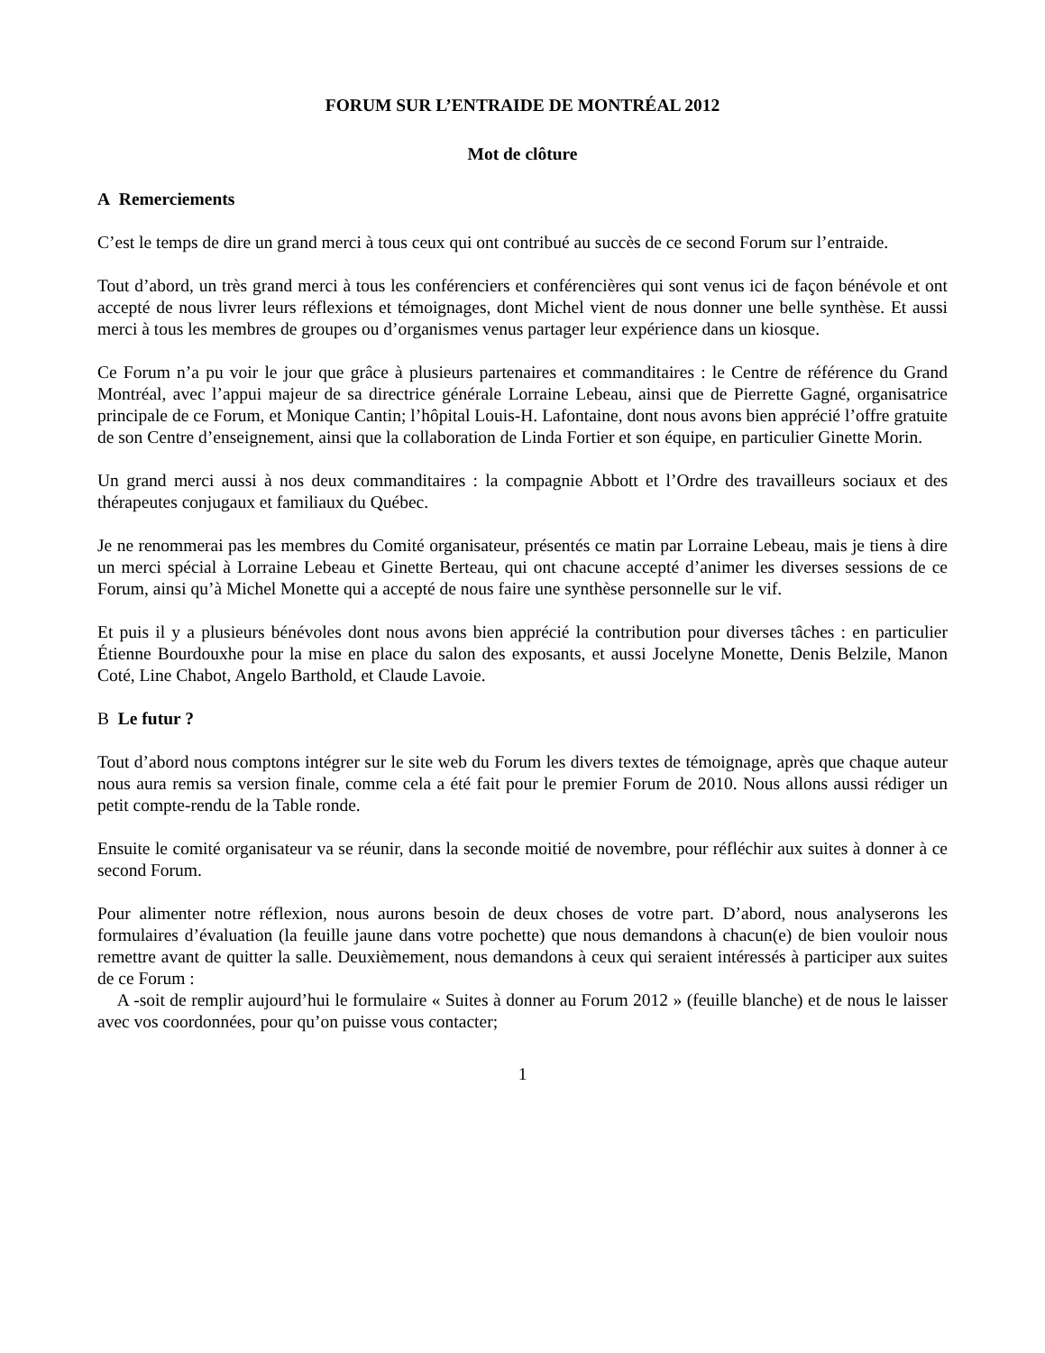FORUM SUR L’ENTRAIDE DE MONTRÉAL 2012
Mot de clôture
A Remerciements
C’est le temps de dire un grand merci à tous ceux qui ont contribué au succès de ce second Forum sur l’entraide.
Tout d’abord, un très grand merci à tous les conférenciers et conférencières qui sont venus ici de façon bénévole et ont accepté de nous livrer leurs réflexions et témoignages, dont Michel vient de nous donner une belle synthèse. Et aussi merci à tous les membres de groupes ou d’organismes venus partager leur expérience dans un kiosque.
Ce Forum n’a pu voir le jour que grâce à plusieurs partenaires et commanditaires : le Centre de référence du Grand Montréal, avec l’appui majeur de sa directrice générale Lorraine Lebeau, ainsi que de Pierrette Gagné, organisatrice principale de ce Forum, et Monique Cantin; l’hôpital Louis-H. Lafontaine, dont nous avons bien apprécié l’offre gratuite de son Centre d’enseignement, ainsi que la collaboration de Linda Fortier et son équipe, en particulier Ginette Morin.
Un grand merci aussi à nos deux commanditaires : la compagnie Abbott et l’Ordre des travailleurs sociaux et des thérapeutes conjugaux et familiaux du Québec.
Je ne renommerai pas les membres du Comité organisateur, présentés ce matin par Lorraine Lebeau, mais je tiens à dire un merci spécial à Lorraine Lebeau et Ginette Berteau, qui ont chacune accepté d’animer les diverses sessions de ce Forum, ainsi qu’à Michel Monette qui a accepté de nous faire une synthèse personnelle sur le vif.
Et puis il y a plusieurs bénévoles dont nous avons bien apprécié la contribution pour diverses tâches : en particulier Étienne Bourdouxhe pour la mise en place du salon des exposants, et aussi Jocelyne Monette, Denis Belzile, Manon Coté, Line Chabot, Angelo Barthold, et Claude Lavoie.
B Le futur ?
Tout d’abord nous comptons intégrer sur le site web du Forum les divers textes de témoignage, après que chaque auteur nous aura remis sa version finale, comme cela a été fait pour le premier Forum de 2010. Nous allons aussi rédiger un petit compte-rendu de la Table ronde.
Ensuite le comité organisateur va se réunir, dans la seconde moitié de novembre, pour réfléchir aux suites à donner à ce second Forum.
Pour alimenter notre réflexion, nous aurons besoin de deux choses de votre part. D’abord, nous analyserons les formulaires d’évaluation (la feuille jaune dans votre pochette) que nous demandons à chacun(e) de bien vouloir nous remettre avant de quitter la salle. Deuxièmement, nous demandons à ceux qui seraient intéressés à participer aux suites de ce Forum :
A -soit de remplir aujourd’hui le formulaire « Suites à donner au Forum 2012 » (feuille blanche) et de nous le laisser avec vos coordonnées, pour qu’on puisse vous contacter;
1